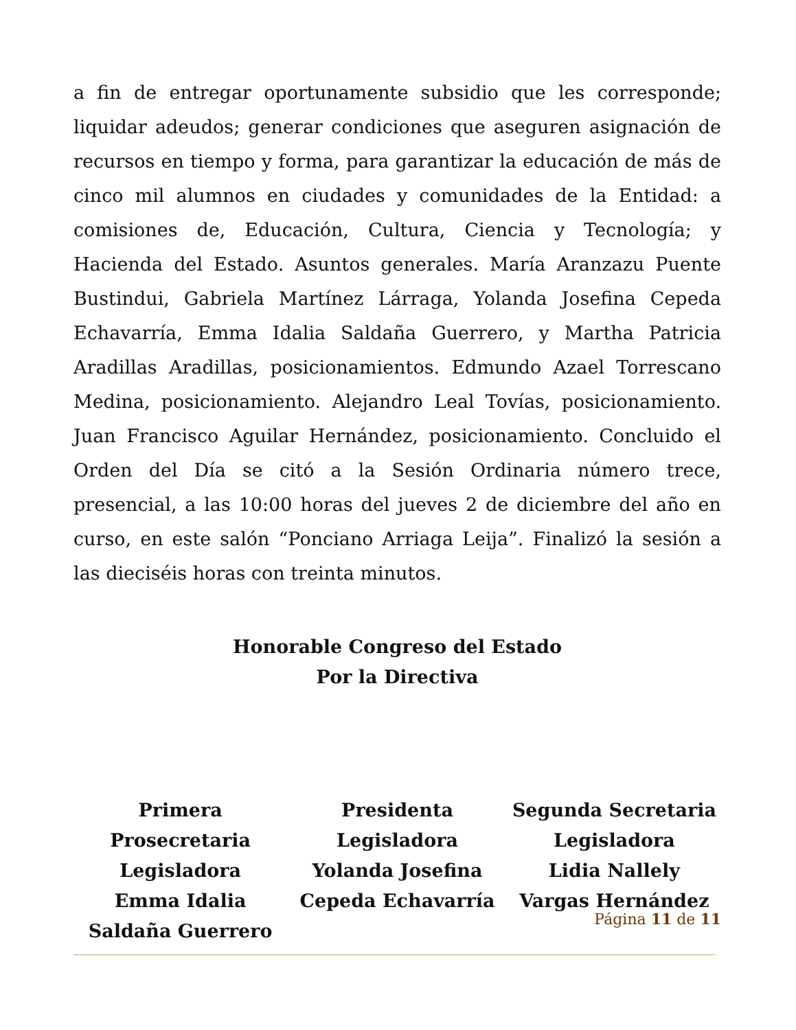a fin de entregar oportunamente subsidio que les corresponde; liquidar adeudos; generar condiciones que aseguren asignación de recursos en tiempo y forma, para garantizar la educación de más de cinco mil alumnos en ciudades y comunidades de la Entidad: a comisiones de, Educación, Cultura, Ciencia y Tecnología; y Hacienda del Estado. Asuntos generales. María Aranzazu Puente Bustindui, Gabriela Martínez Lárraga, Yolanda Josefina Cepeda Echavarría, Emma Idalia Saldaña Guerrero, y Martha Patricia Aradillas Aradillas, posicionamientos. Edmundo Azael Torrescano Medina, posicionamiento. Alejandro Leal Tovías, posicionamiento. Juan Francisco Aguilar Hernández, posicionamiento. Concluido el Orden del Día se citó a la Sesión Ordinaria número trece, presencial, a las 10:00 horas del jueves 2 de diciembre del año en curso, en este salón “Ponciano Arriaga Leija”. Finalizó la sesión a las dieciséis horas con treinta minutos.
Honorable Congreso del Estado
Por la Directiva
Primera Prosecretaria
Legisladora
Emma Idalia
Saldaña Guerrero
Presidenta
Legisladora
Yolanda Josefina
Cepeda Echavarría
Segunda Secretaria
Legisladora
Lidia Nallely
Vargas Hernández
Página 11 de 11